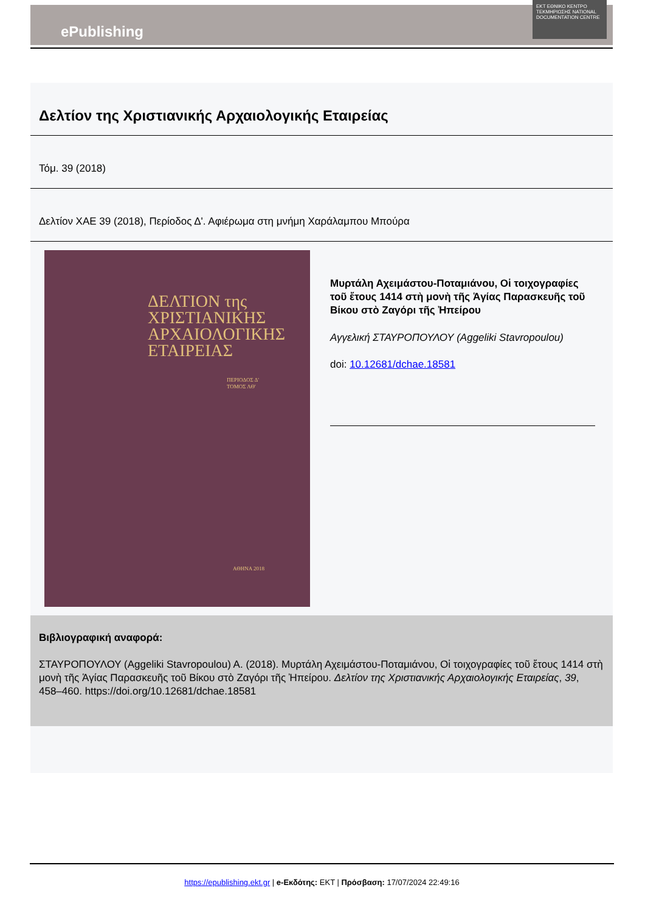ePublishing
EKT ΕΘΝΙΚΟ ΚΕΝΤΡΟ ΤΕΚΜΗΡΙΩΣΗΣ NATIONAL DOCUMENTATION CENTRE
Δελτίον της Χριστιανικής Αρχαιολογικής Εταιρείας
Τόμ. 39 (2018)
Δελτίον ΧΑΕ 39 (2018), Περίοδος Δ'. Αφιέρωμα στη μνήμη Χαράλαμπου Μπούρα
ΔΕΛΤΙΟΝ της ΧΡΙΣΤΙΑΝΙΚΗΣ ΑΡΧΑΙΟΛΟΓΙΚΗΣ ΕΤΑΙΡΕΙΑΣ
ΠΕΡΙΟΔΟΣ Δ'
ΤΟΜΟΣ ΛΘ'
ΑΘΗΝΑ 2018
Μυρτάλη Αχειμάστου-Ποταμιάνου, Οἱ τοιχογραφίες τοῦ ἔτους 1414 στὴ μονὴ τῆς Ἁγίας Παρασκευῆς τοῦ Βίκου στὸ Ζαγόρι τῆς Ἠπείρου
Αγγελική ΣΤΑΥΡΟΠΟΥΛΟΥ (Aggeliki Stavropoulou)
doi: 10.12681/dchae.18581
Βιβλιογραφική αναφορά:
ΣΤΑΥΡΟΠΟΥΛΟΥ (Aggeliki Stavropoulou) Α. (2018). Μυρτάλη Αχειμάστου-Ποταμιάνου, Οἱ τοιχογραφίες τοῦ ἔτους 1414 στὴ μονὴ τῆς Ἁγίας Παρασκευῆς τοῦ Βίκου στὸ Ζαγόρι τῆς Ἠπείρου. Δελτίον της Χριστιανικής Αρχαιολογικής Εταιρείας, 39, 458–460. https://doi.org/10.12681/dchae.18581
https://epublishing.ekt.gr | e-Εκδότης: EKT | Πρόσβαση: 17/07/2024 22:49:16